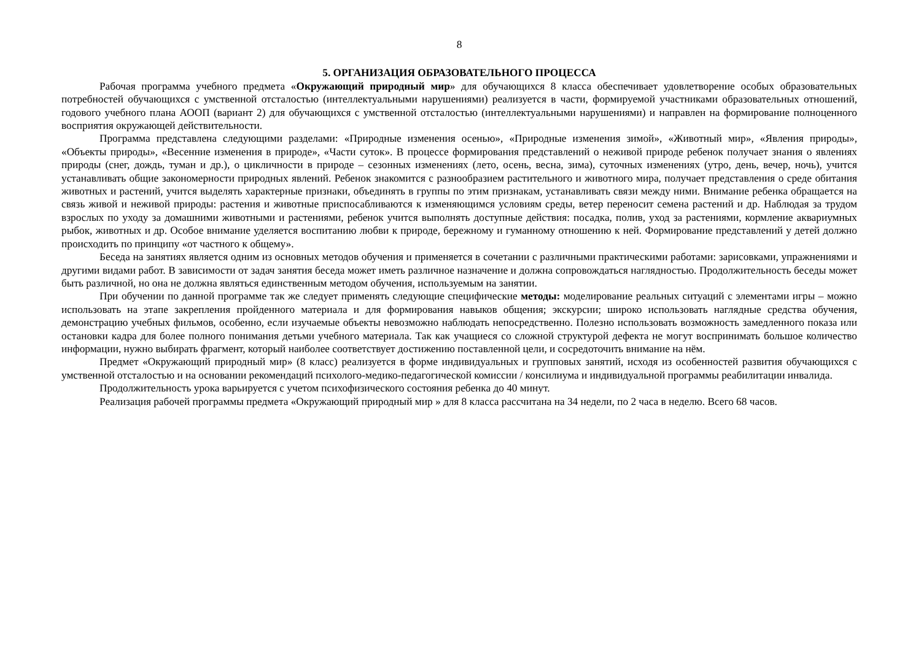8
5. ОРГАНИЗАЦИЯ ОБРАЗОВАТЕЛЬНОГО ПРОЦЕССА
Рабочая программа учебного предмета «Окружающий природный мир» для обучающихся 8 класса обеспечивает удовлетворение особых образовательных потребностей обучающихся с умственной отсталостью (интеллектуальными нарушениями) реализуется в части, формируемой участниками образовательных отношений, годового учебного плана АООП (вариант 2) для обучающихся с умственной отсталостью (интеллектуальными нарушениями) и направлен на формирование полноценного восприятия окружающей действительности.
Программа представлена следующими разделами: «Природные изменения осенью», «Природные изменения зимой», «Животный мир», «Явления природы», «Объекты природы», «Весенние изменения в природе», «Части суток». В процессе формирования представлений о неживой природе ребенок получает знания о явлениях природы (снег, дождь, туман и др.), о цикличности в природе – сезонных изменениях (лето, осень, весна, зима), суточных изменениях (утро, день, вечер, ночь), учится устанавливать общие закономерности природных явлений. Ребенок знакомится с разнообразием растительного и животного мира, получает представления о среде обитания животных и растений, учится выделять характерные признаки, объединять в группы по этим признакам, устанавливать связи между ними. Внимание ребенка обращается на связь живой и неживой природы: растения и животные приспосабливаются к изменяющимся условиям среды, ветер переносит семена растений и др. Наблюдая за трудом взрослых по уходу за домашними животными и растениями, ребенок учится выполнять доступные действия: посадка, полив, уход за растениями, кормление аквариумных рыбок, животных и др. Особое внимание уделяется воспитанию любви к природе, бережному и гуманному отношению к ней. Формирование представлений у детей должно происходить по принципу «от частного к общему».
Беседа на занятиях является одним из основных методов обучения и применяется в сочетании с различными практическими работами: зарисовками, упражнениями и другими видами работ. В зависимости от задач занятия беседа может иметь различное назначение и должна сопровождаться наглядностью. Продолжительность беседы может быть различной, но она не должна являться единственным методом обучения, используемым на занятии.
При обучении по данной программе так же следует применять следующие специфические методы: моделирование реальных ситуаций с элементами игры – можно использовать на этапе закрепления пройденного материала и для формирования навыков общения; экскурсии; широко использовать наглядные средства обучения, демонстрацию учебных фильмов, особенно, если изучаемые объекты невозможно наблюдать непосредственно. Полезно использовать возможность замедленного показа или остановки кадра для более полного понимания детьми учебного материала. Так как учащиеся со сложной структурой дефекта не могут воспринимать большое количество информации, нужно выбирать фрагмент, который наиболее соответствует достижению поставленной цели, и сосредоточить внимание на нём.
Предмет «Окружающий природный мир» (8 класс) реализуется в форме индивидуальных и групповых занятий, исходя из особенностей развития обучающихся с умственной отсталостью и на основании рекомендаций психолого-медико-педагогической комиссии / консилиума и индивидуальной программы реабилитации инвалида.
Продолжительность урока варьируется с учетом психофизического состояния ребенка до 40 минут.
Реализация рабочей программы предмета «Окружающий природный мир » для 8 класса рассчитана на 34 недели, по 2 часа в неделю. Всего 68 часов.